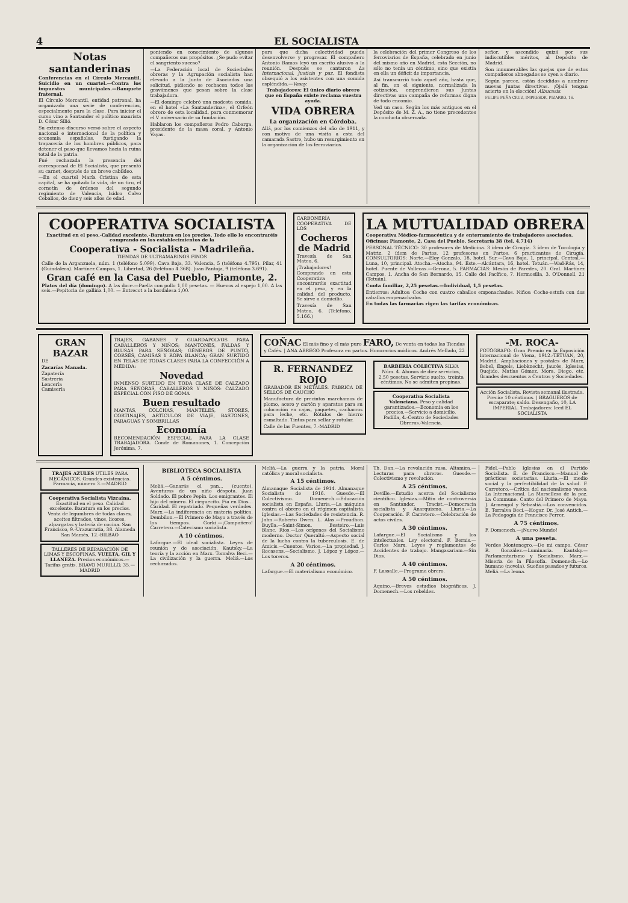4 EL SOCIALISTA
Notas santanderinas
Conferencias en el Círculo Mercantil. Suicidio en un cuartel.—Contra los impuestos municipales.—Banquete fraternal.
El Círculo Mercantil, entidad patronal, ha organizado una serie de conferencias, especialmente para la clase. Para iniciar el curso vino a Santander el político maurista D. César Silió.
Su extenso discurso versó sobre el aspecto nacional e internacional de la política y economía españolas, fustigando la trapacería de los hombres públicos, para detener el paso que llevamos hacia la ruina total de la patria.
Fué rechazada la presencia del corresponsal de El Socialista, que presentó su carnet, después de un breve cabildeo.
—En el cuartel María Cristina de esta capital, se ha quitado la vida, de un tiro, el cornetín de órdenes del segundo regimiento de Valencia, Isidro Calvo Ceballos, de diez y seis años de edad.
poniendo en conocimiento de algunos compañeros sus propósitos. ¿Se pudo evitar el sangriento suceso?
—La Federación local de Sociedades obreras y la Agrupación socialista han elevado a la Junta de Asociados una solicitud, pidiendo se rechacen todos los gravámenes que pesan sobre la clase trabajadora.
—El domingo celebró una modesta comida, en el hotel «La Santanderina», el Orfeón obrero de esta localidad, para conmemorar el V aniversario de su fundación.
Hablaron los compañeros Pedro Cabarga, presidente de la masa coral, y Antonio Vayas.
para que dicha colectividad pueda desenvolverse y progresar. El compañero Antonio Ramos leyó un escrito alusivo a la reunión. Después se cantaron La Internacional, Justicia y paz. El fondista obsequió a los asistentes con una comida espléndida.—Vasay.
Trabajadores: El único diario obrero que en España existe reclama vuestra ayuda.
VIDA OBRERA
La organización en Córdoba.
Allá, por los comienzos del año de 1911, y con motivo de una visita a esta del camarada Sastre, hubo un resurgimiento en la organización de los ferroviarios.
la celebración del primer Congreso de los ferroviarios de España, celebrado en junio del mismo año en Madrid, esta Sección, no sólo no tenía un céntimo, sino que existía en ella un déficit de importancia.
Así transcurrió todo aquel año, hasta que, al fin, en el siguiente, normalizada la cotización, emprendieron sus Juntas directivas una campaña de reformas digna de todo encomio.
Ved un caso. Según los más antiguos en el Depósito de M. Z. A., no tiene precedentes la conducta observada.
señor, y ascendido quizá por sus indiscutibles méritos, al Depósito de Madrid.
Son innumerables las quejas que de estos compañeros abnegados se oyen a diario.
Según parece, están decididos a nombrar nuevas Juntas directivas. ¡Ojalá tengan acierto en la elección! Albucasis.
FELIPE PEÑA CRUZ, IMPRESOR, PIZARRO, 16.
COOPERATIVA SOCIALISTA
Exactitud en el peso.-Calidad excelente.-Baratura en los precios. Todo ello lo encontraréis comprando en los establecimientos de la
Cooperativa - Socialista - Madrileña.
TIENDAS DE ULTRAMARINOS FINOS
Calle de la Arganzuela, núm. 1 (teléfono 5.099). Cava Baja, 33. Valencia, 5 (teléfono 4.795). Pilar, 41 (Guindalera). Martínez Campos, 1. Libertad, 26 (teléfono 4.368). Juan Pantoja, 9 (teléfono 3.691).
Gran café en la Casa del Pueblo, Piamonte, 2.
Platos del día (domingo). A las doce.—Paella con pollo 1,00 pesetas. — Huevos al espejo 1,00. A las seis.—Pepitoria de gallina 1,00. — Entrecot a la bordalesa 1,00.
CARBONERÍA COOPERATIVA DE LOS
Cocheros de Madrid
Travesía de San Mateo, 6.
¡Trabajadores! Comprando en esta Cooperativa encontraréis exactitud en el peso, y en la calidad del producto. Se sirve a domicilio.
Travesía de San Mateo, 6. (Teléfono, 5.166.)
LA MUTUALIDAD OBRERA
Cooperativa Médico-farmacéutica y de enterramiento de trabajadores asociados.
Oficinas: Piamonte, 2, Casa del Pueblo. Secretaría 38 (tel. 4.714)
PERSONAL TÉCNICO: 30 profesores de Medicina. 3 ídem de Cirugía. 3 ídem de Tocología y Matriz. 2 ídem de Partos. 12 profesoras en Partos. 6 practicantes de Cirugía. CONSULTORIOS: Norte.—Eloy Gonzalo, 18, hotel. Sur.—Cava Baja, 1, principal. Central.—Luna, 10, principal. Atocha.—Atocha, 94. Este.—Alcántara, 16, hotel. Tetuán.—Wad-Rás, 14, hotel. Puente de Vallecas.—Gerona, 5. FARMACIAS: Mesón de Paredes, 20. Gral. Martínez Campos, 1. Ancha de San Bernardo, 15. Calle del Pacífico, 7. Hermosilla, 3. O'Donnell, 21 (Tetuán).
Cuota familiar, 2,25 pesetas.—Individual, 1,5 pesetas.
Entierros: Adultos: Coche con cuatro caballos empenachados. Niños: Coche-estufa con dos caballos empenachados.
En todas las farmacias rigen las tarifas económicas.
GRAN BAZAR
DE
Zacarías Manada.
Zapatería
Sastrería
Lencería
Camisería
TRAJES, GABANES Y GUARDAPOLVOS PARA CABALLEROS Y NIÑOS; MANTONES, FALDAS Y BLUSAS PARA SEÑORAS; GÉNEROS DE PUNTO, CORSÉS, CAMISAS Y ROPA BLANCA; GRAN SURTIDO EN TELAS DE TODAS CLASES PARA LA CONFECCIÓN A MEDIDA:
Novedad
INMENSO SURTIDO EN TODA CLASE DE CALZADO PARA SEÑORAS, CABALLEROS Y NIÑOS: CALZADO ESPECIAL CON PISO DE GOMA
Buen resultado
MANTAS, COLCHAS, MANTELES, STORES, CORTINAJES, ARTÍCULOS DE VIAJE, BASTONES, PARAGUAS Y SOMBRILLAS
Economía
RECOMENDACIÓN ESPECIAL PARA LA CLASE TRABAJADORA. Conde de Romanones, 1. Concepción Jerónima, 7.
COÑAC El más fino y el más puro FARO, De venta en todas las Tiendas y Cafés. | ANA ABREGO Profesora en partos. Honorarios módicos. Andrés Mellado, 22
R. FERNANDEZ ROJO
GRABADOR EN METALES. FÁBRICA DE SELLOS DE CAUCHO
Manufactura de precintos marchamos de plomo, acero y cartón y aparatos para su colocación en cajas, paquetes, cacharros para leche, etc. Rótulos de hierro esmaltado. Tintas para sellar y rotular.
Calle de las Fuentes, 7.-MADRID
BARBERIA COLECTIVA SILVA Núm. 4. Abonos de diez servicios, 2,50 pesetas. Servicio suelto, treinta céntimos. No se admiten propinas.
Cooperativa Socialista Valenciana. Peso y calidad garantizados.—Economía en los precios.—Servicio a domicilio. Padilla, 4.-Centro de Sociedades Obreras.-Valencia.
-M. ROCA-
FOTÓGRAFO. Gran Premio en la Exposición Internacional de Viena, 1912.-TETUÁN, 20, Madrid. Ampliaciones y postales de Marx, Bebel, Engels, Liebknecht, Jaurès, Iglesias, Quejido, Matías Gómez, Mora, Diego, etc. Grandes descuentos a Centros y Sociedades.
Acción Socialista. Revista semanal ilustrada. Precio: 10 céntimos. | BRAGUEROS de escaparate; saldo. Desengaño, 10, LA IMPERIAL. Trabajadores: leed EL SOCIALISTA
TRAJES AZULES ÚTILES PARA MECÁNICOS. Grandes existencias. Farmacia, número 3.—MADRID
Cooperativa Socialista Vizcaína. Exactitud en el peso. Calidad excelente. Baratura en los precios. Venta de legumbres de todas clases, aceites filtrados, vinos, licores, alpargatas y batería de cocina. San Francisco, 9.-Urazurrutia, 38. Alameda San Mamés, 12.-BILBAO
TALLERES DE REPARACIÓN DE LIMAS Y ESCOFINAS. VUELTA, GIL Y LLANEZA. Precios económicos.—Tarifas gratis. BRAVO MURILLO, 35.—MADRID
BIBLIOTECA SOCIALISTA
A 5 céntimos.
Meliá.—Ganarás el pan... (cuento). Aventuras de un niño déspota. Juan Soldado. El pobre Pepín. Los emigrantes. El hijo del minero. El cieguecito. Fía en Dios... Caridad. El repatriado. Pequeñas verdades. Marx.—La indiferencia en materia política. Dembilon.—El Primero de Mayo a través de los tiempos. Gorki.—¡Compañero! Carretero.—Catecismo socialista.
A 10 céntimos.
Lafargue.—El ideal socialista. Leyes de reunión y de asociación. Kautsky.—La teoría y la acción en Marx. Torralva Beci.—La civilización y la guerra. Meliá.—Los rechazados.
Meliá.—La guerra y la patria. Moral católica y moral socialista.
A 15 céntimos.
Almanaque Socialista de 1914. Almanaque Socialista de 1916. Guesde.—El Colectivismo. Domenech.—Educación socialista en España. Lluria.—La máquina contra el obrero en el régimen capitalista. Iglesias.—Las Sociedades de resistencia. R. Jahn.—Roberto Owen. L. Alas.—Proudhon. Buylla.—Saint-Simon. Besteiro.—Luis Blanc. Ríos.—Los orígenes del Socialismo moderno. Doctor Queraltó.—Aspecto social de la lucha contra la tuberculosis. E. de Amicis.—Cuentos. Varios.—La propiedad. J. Recasens.—Socialismo. J. López y López.—Los toreros.
A 20 céntimos.
Lafargue.—El materialismo económico.
Th. Dan.—La revolución rusa. Altamira.—Lecturas para obreros. Guesde.—Colectivismo y revolución.
A 25 céntimos.
Deville.—Estudio acerca del Socialismo científico. Iglesias.—Mitin de controversia en Santander. Tracist.—Democracia socialista y Anarquismo. Lluria.—La Cooperación. F. Carretero.—Celebración de actos civiles.
A 30 céntimos.
Lafargue.—El Socialismo y los intelectuales. Ley electoral. F. Bernis.—Carlos Marx. Leyes y reglamentos de Accidentes de trabajo. Mangasariam.—Sin Dios.
A 40 céntimos.
F. Lassalle.—Programa obrero.
A 50 céntimos.
Aquino.—Breves estudios biográficos. J. Domenech.—Los rebeldes.
Fidel.—Pablo Iglesias en el Partido Socialista. E. de Francisco.—Manual de prácticas societarias. Lluria.—El medio social y la perfectibilidad de la salud. F. Carretero.—Crítica del nacionalismo vasco. La Internacional. La Marsellesa de la paz. La Commune. Canto del Primero de Mayo. J. Armengol y Sebastiá.—Los convencidos. E. Torralva Beci.—Hogar. Dr. José Antich.—La Pedagogía de Francisco Ferrer.
A 75 céntimos.
F. Domenech.—¡Nuevo Mundo!
A una peseta.
Verdes Montenegro.—De mi campo. César R. González.—Luminaria. Kautsky.—Parlamentarismo y Socialismo. Marx.—Miseria de la Filosofía. Domenech.—Lo humano (novela). Sueños pasados y futuros. Meliá.—La leona.